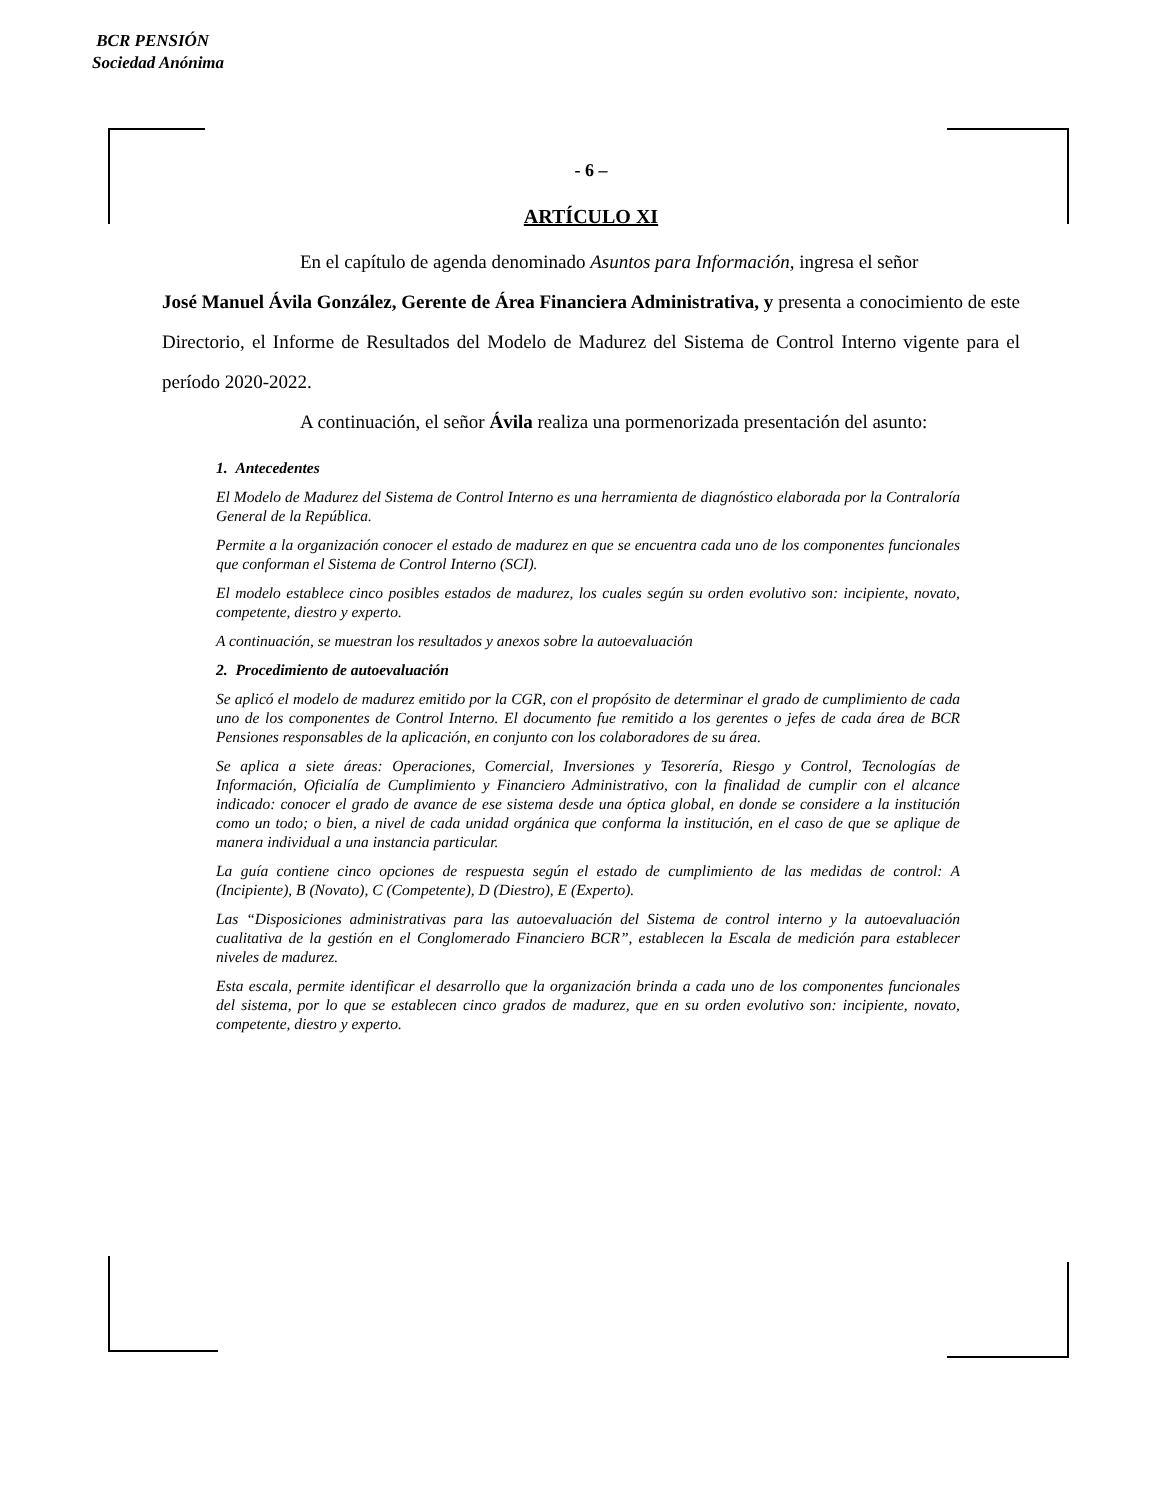BCR PENSIÓN
Sociedad Anónima
- 6 –
ARTÍCULO XI
En el capítulo de agenda denominado Asuntos para Información, ingresa el señor
José Manuel Ávila González, Gerente de Área Financiera Administrativa, y presenta a conocimiento de este Directorio, el Informe de Resultados del Modelo de Madurez del Sistema de Control Interno vigente para el período 2020-2022.
A continuación, el señor Ávila realiza una pormenorizada presentación del asunto:
1. Antecedentes
El Modelo de Madurez del Sistema de Control Interno es una herramienta de diagnóstico elaborada por la Contraloría General de la República.
Permite a la organización conocer el estado de madurez en que se encuentra cada uno de los componentes funcionales que conforman el Sistema de Control Interno (SCI).
El modelo establece cinco posibles estados de madurez, los cuales según su orden evolutivo son: incipiente, novato, competente, diestro y experto.
A continuación, se muestran los resultados y anexos sobre la autoevaluación
2. Procedimiento de autoevaluación
Se aplicó el modelo de madurez emitido por la CGR, con el propósito de determinar el grado de cumplimiento de cada uno de los componentes de Control Interno. El documento fue remitido a los gerentes o jefes de cada área de BCR Pensiones responsables de la aplicación, en conjunto con los colaboradores de su área.
Se aplica a siete áreas: Operaciones, Comercial, Inversiones y Tesorería, Riesgo y Control, Tecnologías de Información, Oficialía de Cumplimiento y Financiero Administrativo, con la finalidad de cumplir con el alcance indicado: conocer el grado de avance de ese sistema desde una óptica global, en donde se considere a la institución como un todo; o bien, a nivel de cada unidad orgánica que conforma la institución, en el caso de que se aplique de manera individual a una instancia particular.
La guía contiene cinco opciones de respuesta según el estado de cumplimiento de las medidas de control: A (Incipiente), B (Novato), C (Competente), D (Diestro), E (Experto).
Las “Disposiciones administrativas para las autoevaluación del Sistema de control interno y la autoevaluación cualitativa de la gestión en el Conglomerado Financiero BCR”, establecen la Escala de medición para establecer niveles de madurez.
Esta escala, permite identificar el desarrollo que la organización brinda a cada uno de los componentes funcionales del sistema, por lo que se establecen cinco grados de madurez, que en su orden evolutivo son: incipiente, novato, competente, diestro y experto.